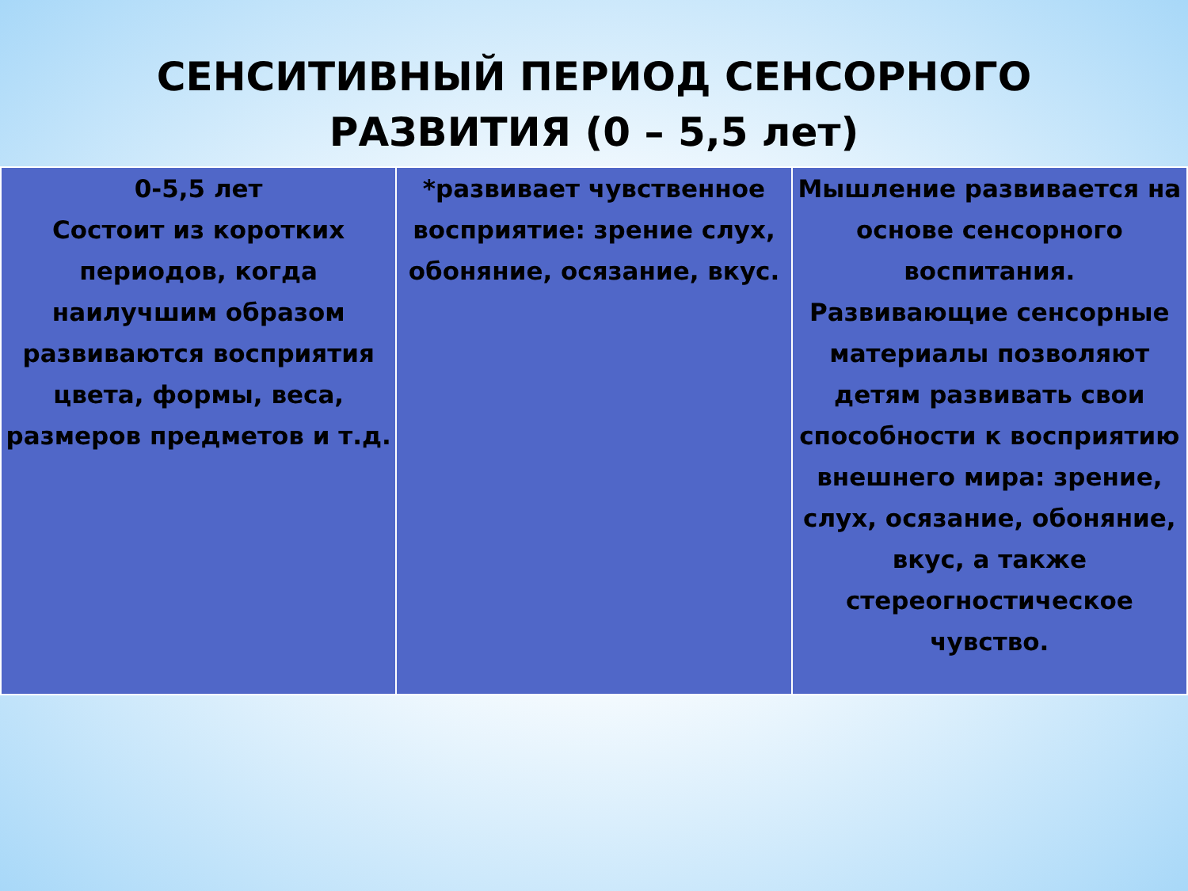СЕНСИТИВНЫЙ ПЕРИОД СЕНСОРНОГО
РАЗВИТИЯ (0 – 5,5 лет)
| 0-5,5 лет Состоит из коротких периодов, когда наилучшим образом развиваются восприятия цвета, формы, веса, размеров предметов и т.д. | *развивает чувственное восприятие: зрение слух, обоняние, осязание, вкус. | Мышление развивается на основе сенсорного воспитания. Развивающие сенсорные материалы позволяют детям развивать свои способности к восприятию внешнего мира: зрение, слух, осязание, обоняние, вкус, а также стереогностическое чувство. |